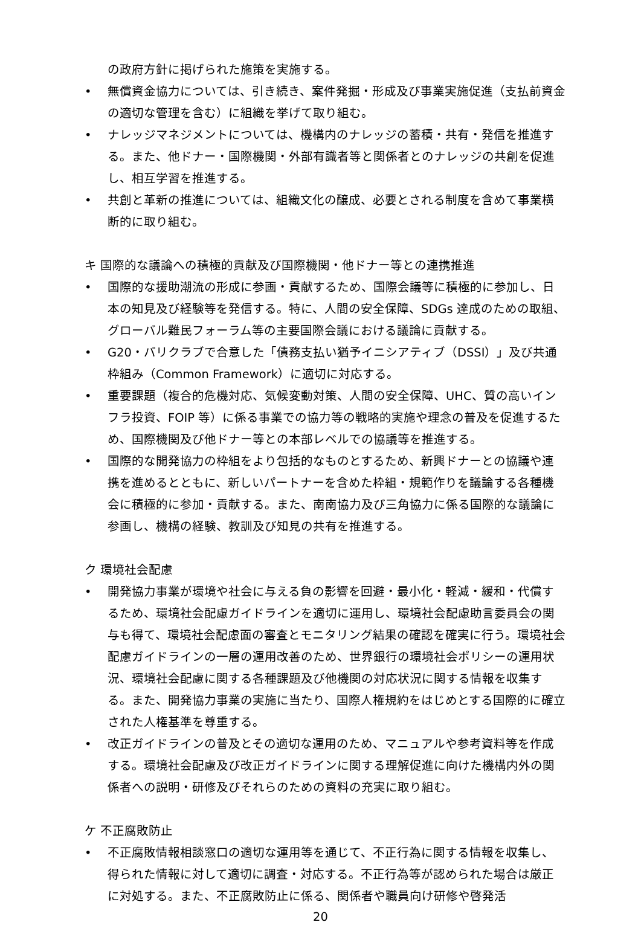の政府方針に掲げられた施策を実施する。
• 無償資金協力については、引き続き、案件発掘・形成及び事業実施促進（支払前資金の適切な管理を含む）に組織を挙げて取り組む。
• ナレッジマネジメントについては、機構内のナレッジの蓄積・共有・発信を推進する。また、他ドナー・国際機関・外部有識者等と関係者とのナレッジの共創を促進し、相互学習を推進する。
• 共創と革新の推進については、組織文化の醸成、必要とされる制度を含めて事業横断的に取り組む。
キ 国際的な議論への積極的貢献及び国際機関・他ドナー等との連携推進
• 国際的な援助潮流の形成に参画・貢献するため、国際会議等に積極的に参加し、日本の知見及び経験等を発信する。特に、人間の安全保障、SDGs 達成のための取組、グローバル難民フォーラム等の主要国際会議における議論に貢献する。
• G20・パリクラブで合意した「債務支払い猶予イニシアティブ（DSSI）」及び共通枠組み（Common Framework）に適切に対応する。
• 重要課題（複合的危機対応、気候変動対策、人間の安全保障、UHC、質の高いインフラ投資、FOIP 等）に係る事業での協力等の戦略的実施や理念の普及を促進するため、国際機関及び他ドナー等との本部レベルでの協議等を推進する。
• 国際的な開発協力の枠組をより包括的なものとするため、新興ドナーとの協議や連携を進めるとともに、新しいパートナーを含めた枠組・規範作りを議論する各種機会に積極的に参加・貢献する。また、南南協力及び三角協力に係る国際的な議論に参画し、機構の経験、教訓及び知見の共有を推進する。
ク 環境社会配慮
• 開発協力事業が環境や社会に与える負の影響を回避・最小化・軽減・緩和・代償するため、環境社会配慮ガイドラインを適切に運用し、環境社会配慮助言委員会の関与も得て、環境社会配慮面の審査とモニタリング結果の確認を確実に行う。環境社会配慮ガイドラインの一層の運用改善のため、世界銀行の環境社会ポリシーの運用状況、環境社会配慮に関する各種課題及び他機関の対応状況に関する情報を収集する。また、開発協力事業の実施に当たり、国際人権規約をはじめとする国際的に確立された人権基準を尊重する。
• 改正ガイドラインの普及とその適切な運用のため、マニュアルや参考資料等を作成する。環境社会配慮及び改正ガイドラインに関する理解促進に向けた機構内外の関係者への説明・研修及びそれらのための資料の充実に取り組む。
ケ 不正腐敗防止
• 不正腐敗情報相談窓口の適切な運用等を通じて、不正行為に関する情報を収集し、得られた情報に対して適切に調査・対応する。不正行為等が認められた場合は厳正に対処する。また、不正腐敗防止に係る、関係者や職員向け研修や啓発活
20